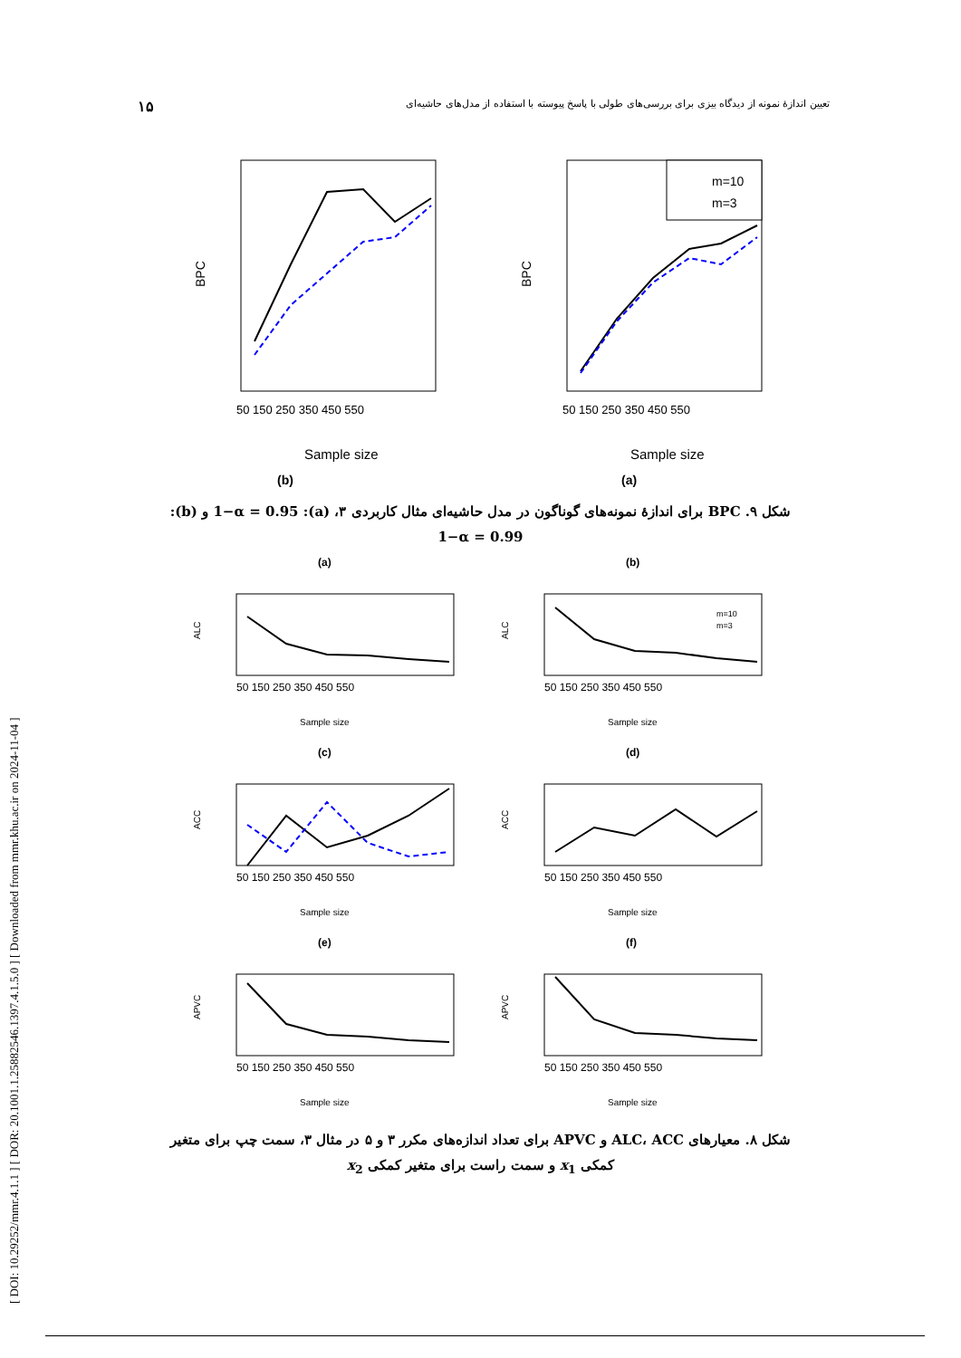[ DOI: 10.29252/mmr.4.1.1 ] [ DOR: 20.1001.1.25882546.1397.4.1.5.0 ] [ Downloaded from mmr.khu.ac.ir on 2024-11-04 ]
۱۵ تعیین اندازهٔ نمونه از دیدگاه بیزی برای بررسی‌های طولی با پاسخ پیوسته با استفاده از مدل‌های حاشیه‌ای
BPC
50 150 250 350 450 550
Sample size
(b)
BPC
50 150 250 350 450 550
Sample size
m=10
m=3
(a)
شکل ۹. BPC برای اندازهٔ نمونه‌های گوناگون در مدل حاشیه‌ای مثال کاربردی ۳، (a): 1−α = 0.95 و (b): 1−α = 0.99
(a)
ALC
50 150 250 350 450 550
Sample size
(b)
ALC
50 150 250 350 450 550
Sample size
m=10
m=3
(c)
ACC
50 150 250 350 450 550
Sample size
(d)
ACC
50 150 250 350 450 550
Sample size
(e)
APVC
50 150 250 350 450 550
Sample size
(f)
APVC
50 150 250 350 450 550
Sample size
شکل ۸. معیارهای ALC، ACC و APVC برای تعداد اندازه‌های مکرر ۳ و ۵ در مثال ۳، سمت چپ برای متغیر کمکی x<sub>1</sub> و سمت راست برای متغیر کمکی x<sub>2</sub>